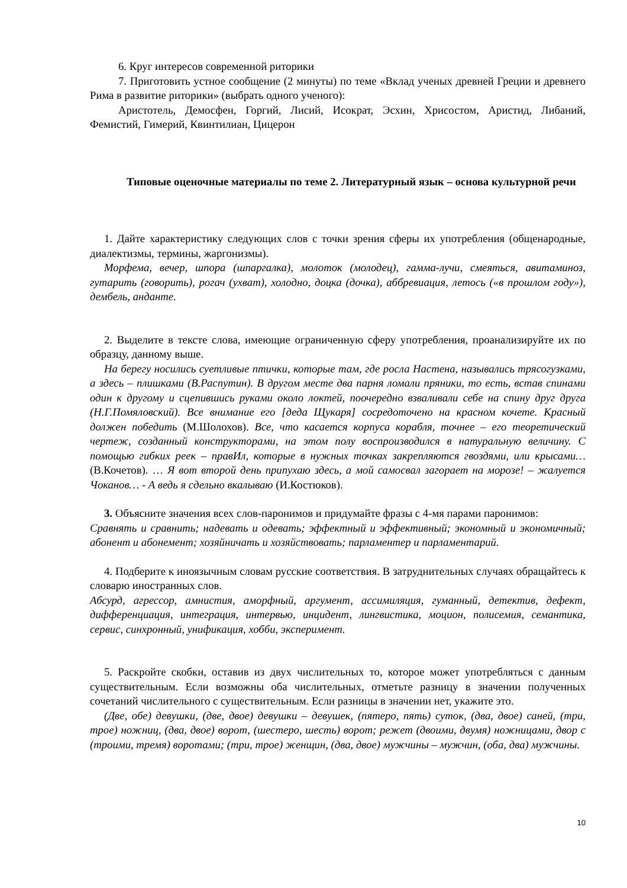6. Круг интересов современной риторики
7. Приготовить устное сообщение (2 минуты) по теме «Вклад ученых древней Греции и древнего Рима в развитие риторики» (выбрать одного ученого):
Аристотель, Демосфен, Горгий, Лисий, Исократ, Эсхин, Хрисостом, Аристид, Либаний, Фемистий, Гимерий, Квинтилиан, Цицерон
Типовые оценочные материалы по теме 2. Литературный язык – основа культурной речи
1. Дайте характеристику следующих слов с точки зрения сферы их употребления (общенародные, диалектизмы, термины, жаргонизмы).
Морфема, вечер, шпора (шпаргалка), молоток (молодец), гамма-лучи, смеяться, авитаминоз, гутарить (говорить), рогач (ухват), холодно, доцка (дочка), аббревиация, летось («в прошлом году»), дембель, анданте.
2. Выделите в тексте слова, имеющие ограниченную сферу употребления, проанализируйте их по образцу, данному выше.
На берегу носились суетливые птички, которые там, где росла Настена, назывались трясогузками, а здесь – плишками (В.Распутин). В другом месте два парня ломали пряники, то есть, встав спинами один к другому и сцепившись руками около локтей, поочередно взваливали себе на спину друг друга (Н.Г.Помяловский). Все внимание его [деда Щукаря] сосредоточено на красном кочете. Красный должен победить (М.Шолохов). Все, что касается корпуса корабля, точнее – его теоретический чертеж, созданный конструкторами, на этом полу воспроизводился в натуральную величину. С помощью гибких реек – правИл, которые в нужных точках закрепляются гвоздями, или крысами… (В.Кочетов). … Я вот второй день припухаю здесь, а мой самосвал загорает на морозе! – жалуется Чоканов… - А ведь я сдельно вкалываю (И.Костюков).
3. Объясните значения всех слов-паронимов и придумайте фразы с 4-мя парами паронимов:
Сравнять и сравнить; надевать и одевать; эффектный и эффективный; экономный и экономичный; абонент и абонемент; хозяйничать и хозяйствовать; парламентер и парламентарий.
4. Подберите к иноязычным словам русские соответствия. В затруднительных случаях обращайтесь к словарю иностранных слов.
Абсурд, агрессор, амнистия, аморфный, аргумент, ассимиляция, гуманный, детектив, дефект, дифференциация, интеграция, интервью, инцидент, лингвистика, моцион, полисемия, семантика, сервис, синхронный, унификация, хобби, эксперимент.
5. Раскройте скобки, оставив из двух числительных то, которое может употребляться с данным существительным. Если возможны оба числительных, отметьте разницу в значении полученных сочетаний числительного с существительным. Если разницы в значении нет, укажите это.
(Две, обе) девушки, (две, двое) девушки – девушек, (пятеро, пять) суток, (два, двое) саней, (три, трое) ножниц, (два, двое) ворот, (шестеро, шесть) ворот; режет (двоими, двумя) ножницами, двор с (троими, тремя) воротами; (три, трое) женщин, (два, двое) мужчины – мужчин, (оба, два) мужчины.
10